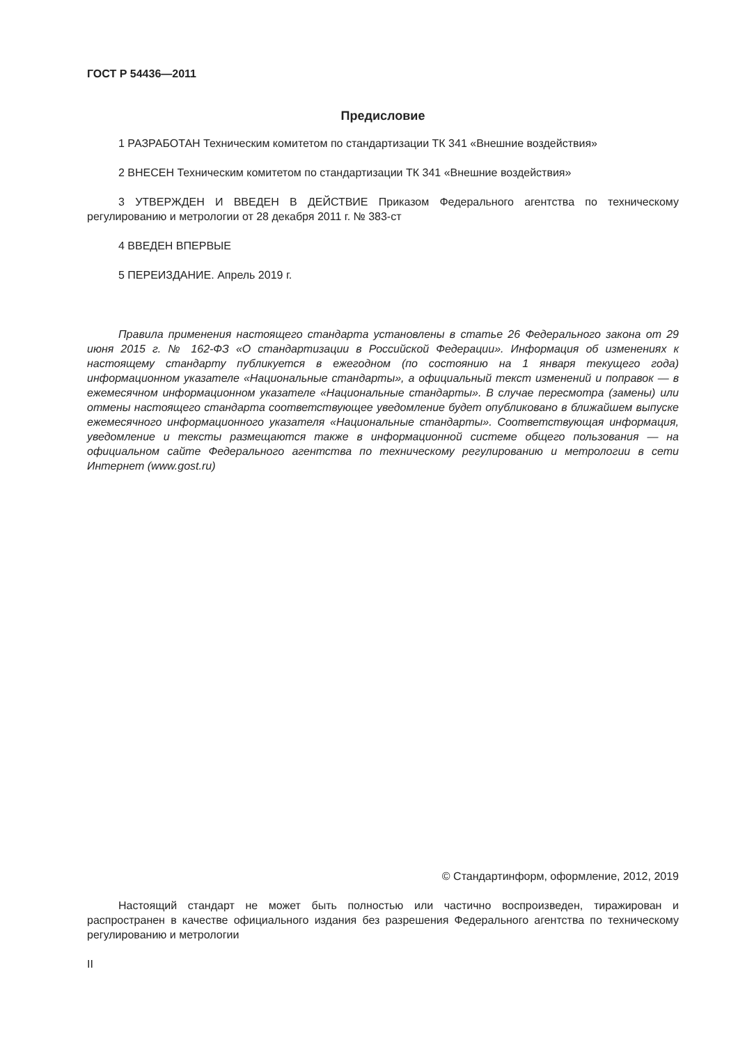ГОСТ Р 54436—2011
Предисловие
1 РАЗРАБОТАН Техническим комитетом по стандартизации ТК 341 «Внешние воздействия»
2 ВНЕСЕН Техническим комитетом по стандартизации ТК 341 «Внешние воздействия»
3 УТВЕРЖДЕН И ВВЕДЕН В ДЕЙСТВИЕ Приказом Федерального агентства по техническому регулированию и метрологии от 28 декабря 2011 г. № 383-ст
4 ВВЕДЕН ВПЕРВЫЕ
5 ПЕРЕИЗДАНИЕ. Апрель 2019 г.
Правила применения настоящего стандарта установлены в статье 26 Федерального закона от 29 июня 2015 г. № 162-ФЗ «О стандартизации в Российской Федерации». Информация об изменениях к настоящему стандарту публикуется в ежегодном (по состоянию на 1 января текущего года) информационном указателе «Национальные стандарты», а официальный текст изменений и поправок — в ежемесячном информационном указателе «Национальные стандарты». В случае пересмотра (замены) или отмены настоящего стандарта соответствующее уведомление будет опубликовано в ближайшем выпуске ежемесячного информационного указателя «Национальные стандарты». Соответствующая информация, уведомление и тексты размещаются также в информационной системе общего пользования — на официальном сайте Федерального агентства по техническому регулированию и метрологии в сети Интернет (www.gost.ru)
© Стандартинформ, оформление, 2012, 2019
Настоящий стандарт не может быть полностью или частично воспроизведен, тиражирован и распространен в качестве официального издания без разрешения Федерального агентства по техническому регулированию и метрологии
II